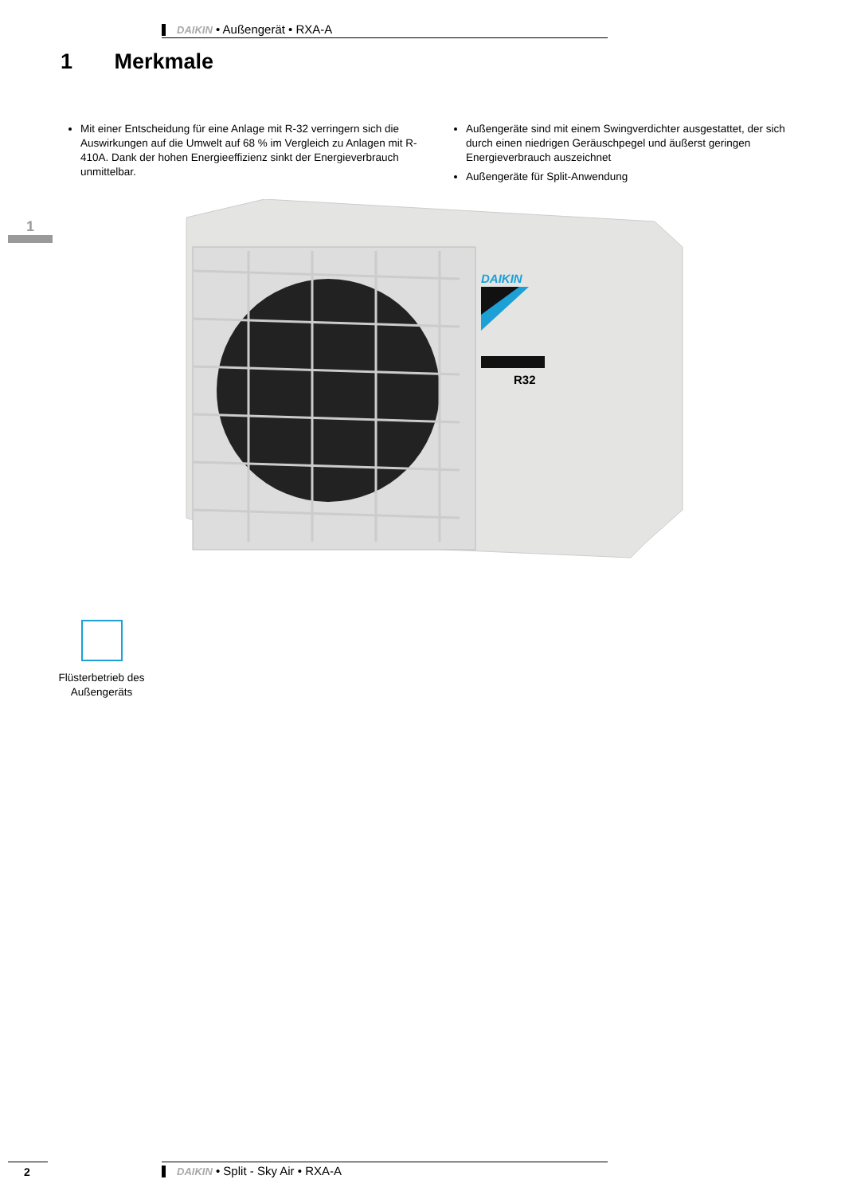DAIKIN • Außengerät • RXA-A
1 Merkmale
Mit einer Entscheidung für eine Anlage mit R-32 verringern sich die Auswirkungen auf die Umwelt auf 68 % im Vergleich zu Anlagen mit R-410A. Dank der hohen Energieeffizienz sinkt der Energieverbrauch unmittelbar.
Außengeräte sind mit einem Swingverdichter ausgestattet, der sich durch einen niedrigen Geräuschpegel und äußerst geringen Energieverbrauch auszeichnet
Außengeräte für Split-Anwendung
1
DAIKIN
R32
Flüsterbetrieb des Außengeräts
2 DAIKIN • Split - Sky Air • RXA-A